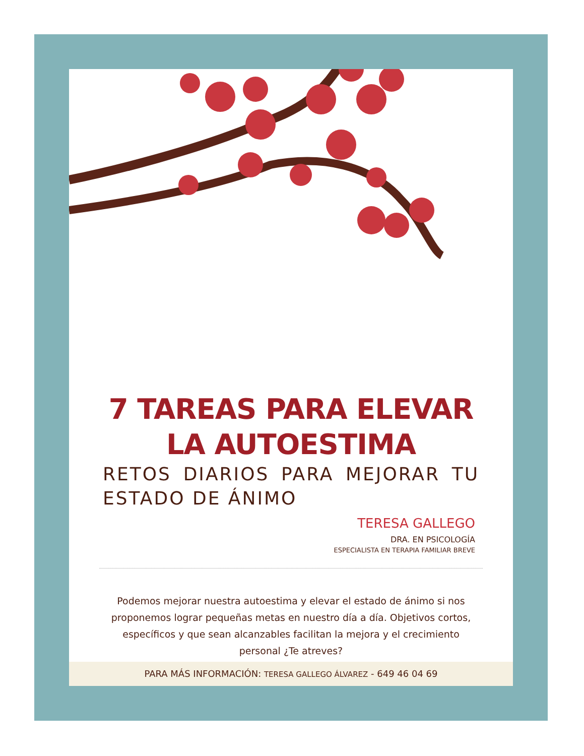7 TAREAS PARA ELEVAR
LA AUTOESTIMA
RETOS DIARIOS PARA MEJORAR TU ESTADO DE ÁNIMO
TERESA GALLEGO
DRA. EN PSICOLOGÍA
ESPECIALISTA EN TERAPIA FAMILIAR BREVE
Podemos mejorar nuestra autoestima y elevar el estado de ánimo si nos proponemos lograr pequeñas metas en nuestro día a día. Objetivos cortos, específicos y que sean alcanzables facilitan la mejora y el crecimiento personal ¿Te atreves?
PARA MÁS INFORMACIÓN: TERESA GALLEGO ÁLVAREZ - 649 46 04 69